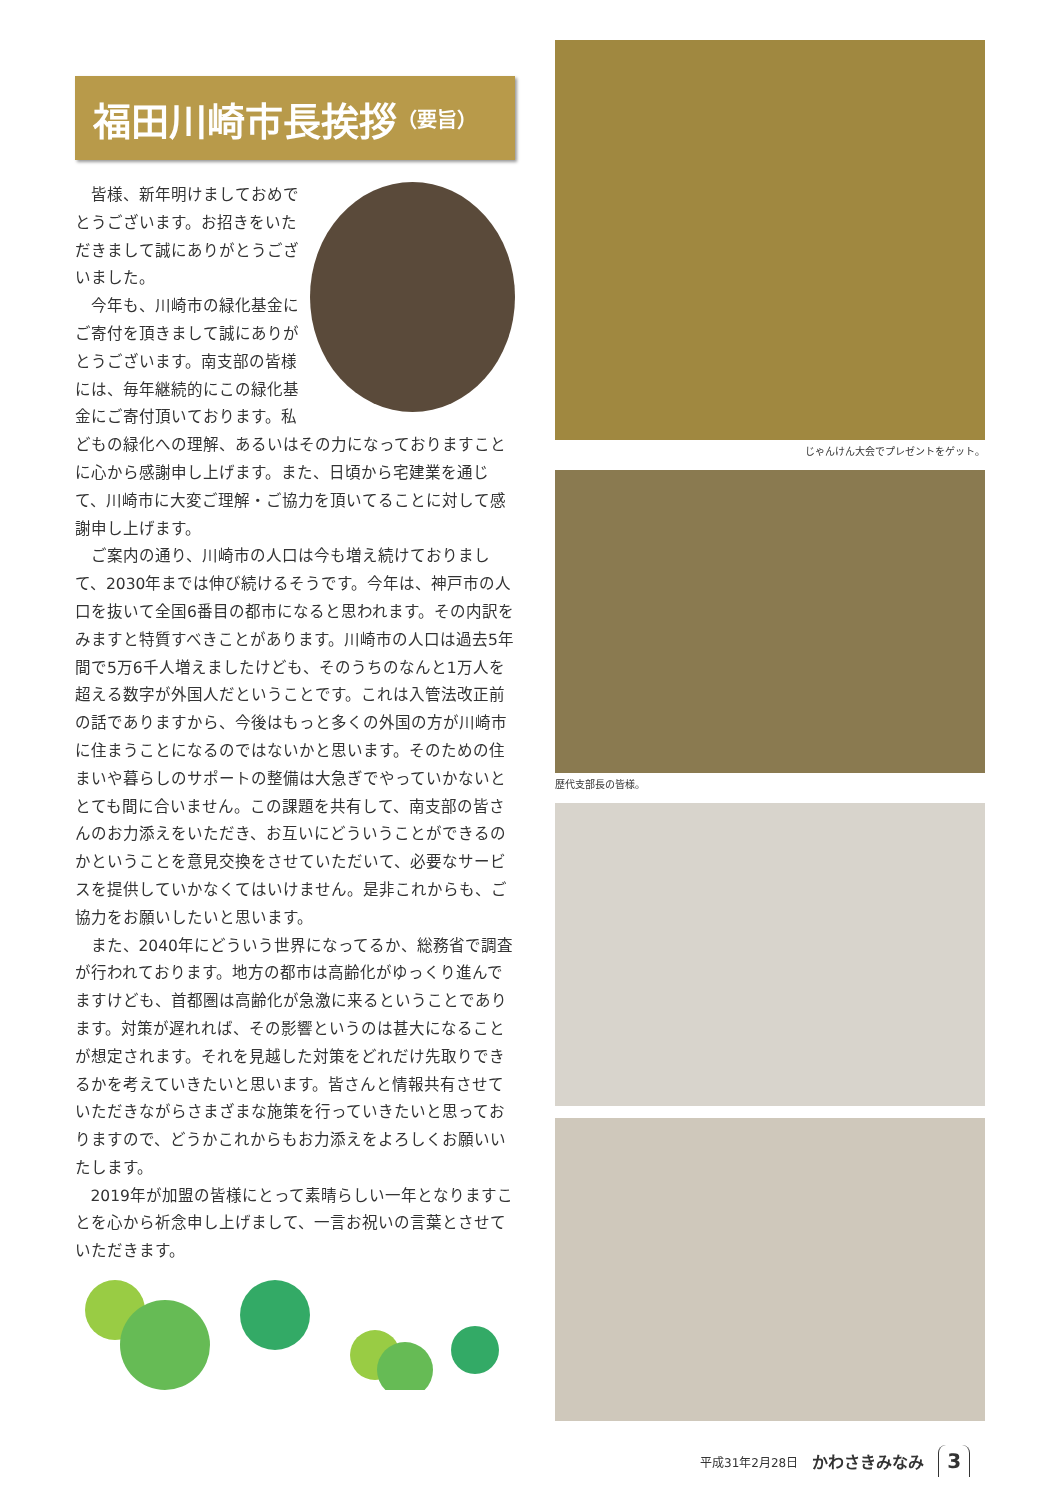福田川崎市長挨拶 （要旨）
皆様、新年明けましておめでとうございます。お招きをいただきまして誠にありがとうございました。
今年も、川崎市の緑化基金にご寄付を頂きまして誠にありがとうございます。南支部の皆様には、毎年継続的にこの緑化基金にご寄付頂いております。私どもの緑化への理解、あるいはその力になっておりますことに心から感謝申し上げます。また、日頃から宅建業を通じて、川崎市に大変ご理解・ご協力を頂いてることに対して感謝申し上げます。
ご案内の通り、川崎市の人口は今も増え続けておりまして、2030年までは伸び続けるそうです。今年は、神戸市の人口を抜いて全国6番目の都市になると思われます。その内訳をみますと特質すべきことがあります。川崎市の人口は過去5年間で5万6千人増えましたけども、そのうちのなんと1万人を超える数字が外国人だということです。これは入管法改正前の話でありますから、今後はもっと多くの外国の方が川崎市に住まうことになるのではないかと思います。そのための住まいや暮らしのサポートの整備は大急ぎでやっていかないととても間に合いません。この課題を共有して、南支部の皆さんのお力添えをいただき、お互いにどういうことができるのかということを意見交換をさせていただいて、必要なサービスを提供していかなくてはいけません。是非これからも、ご協力をお願いしたいと思います。
また、2040年にどういう世界になってるか、総務省で調査が行われております。地方の都市は高齢化がゆっくり進んでますけども、首都圏は高齢化が急激に来るということであります。対策が遅れれば、その影響というのは甚大になることが想定されます。それを見越した対策をどれだけ先取りできるかを考えていきたいと思います。皆さんと情報共有させていただきながらさまざまな施策を行っていきたいと思っておりますので、どうかこれからもお力添えをよろしくお願いいたします。
2019年が加盟の皆様にとって素晴らしい一年となりますことを心から祈念申し上げまして、一言お祝いの言葉とさせていただきます。
じゃんけん大会でプレゼントをゲット。
歴代支部長の皆様。
平成31年2月28日 かわさきみなみ 3